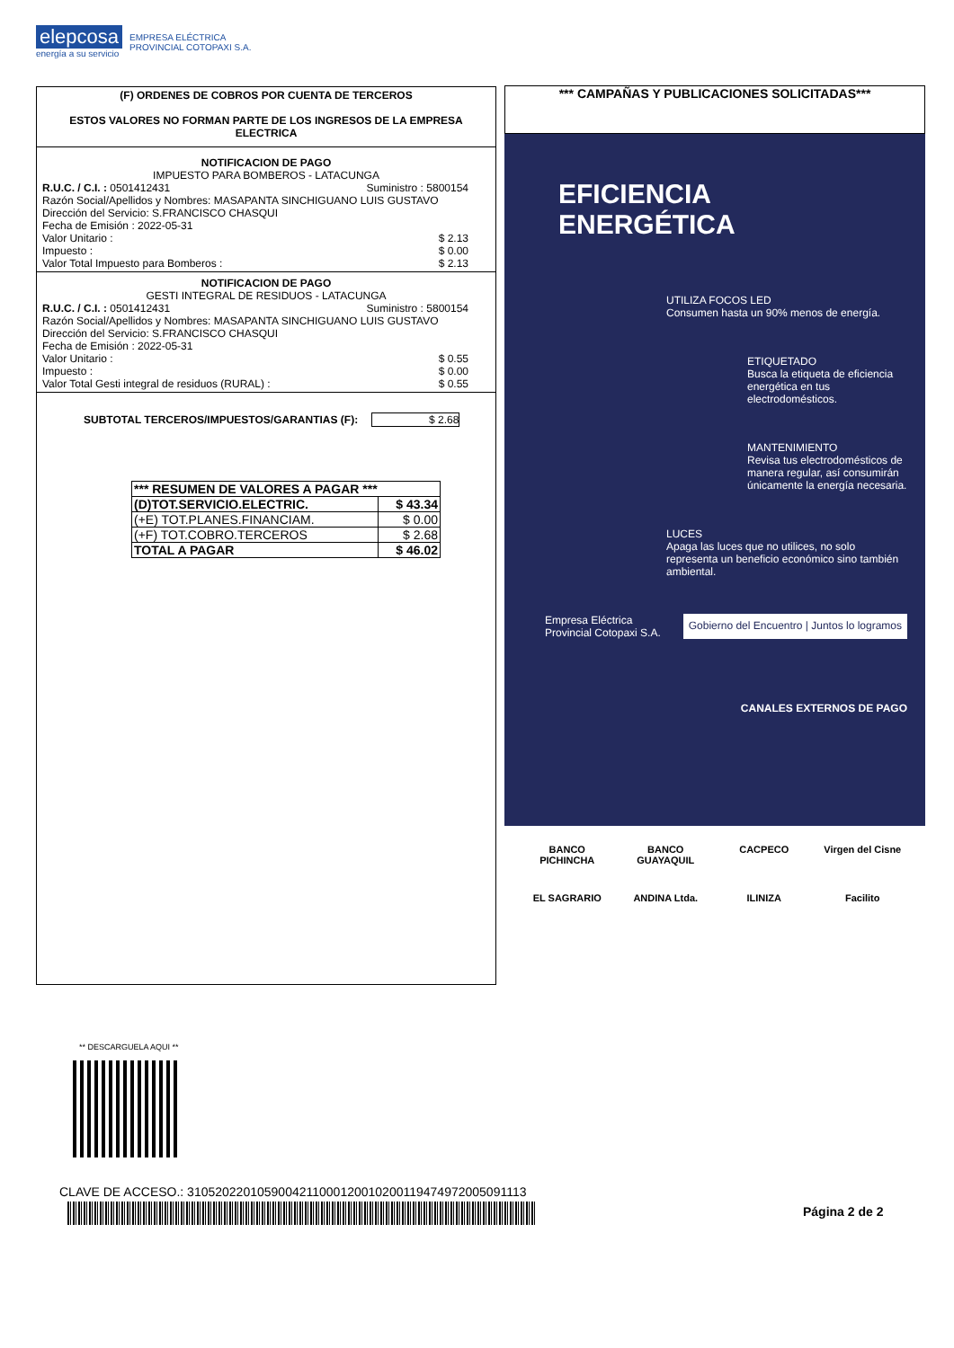elepcosa
energía a su servicio
EMPRESA ELÉCTRICA
PROVINCIAL COTOPAXI S.A.
(F) ORDENES DE COBROS POR CUENTA DE TERCEROS
ESTOS VALORES NO FORMAN PARTE DE LOS INGRESOS DE LA EMPRESA ELECTRICA
NOTIFICACION DE PAGO
IMPUESTO PARA BOMBEROS - LATACUNGA
R.U.C. / C.I. : 0501412431 Suministro : 5800154
Razón Social/Apellidos y Nombres: MASAPANTA SINCHIGUANO LUIS GUSTAVO
Dirección del Servicio: S.FRANCISCO CHASQUI
Fecha de Emisión : 2022-05-31
Valor Unitario : $ 2.13
Impuesto : $ 0.00
Valor Total Impuesto para Bomberos : $ 2.13
NOTIFICACION DE PAGO
GESTI INTEGRAL DE RESIDUOS - LATACUNGA
R.U.C. / C.I. : 0501412431 Suministro : 5800154
Razón Social/Apellidos y Nombres: MASAPANTA SINCHIGUANO LUIS GUSTAVO
Dirección del Servicio: S.FRANCISCO CHASQUI
Fecha de Emisión : 2022-05-31
Valor Unitario : $ 0.55
Impuesto : $ 0.00
Valor Total Gesti integral de residuos (RURAL) : $ 0.55
SUBTOTAL TERCEROS/IMPUESTOS/GARANTIAS (F): $ 2.68
| *** RESUMEN DE VALORES A PAGAR *** | |
| (D)TOT.SERVICIO.ELECTRIC. | $ 43.34 |
| (+E) TOT.PLANES.FINANCIAM. | $ 0.00 |
| (+F) TOT.COBRO.TERCEROS | $ 2.68 |
| TOTAL A PAGAR | $ 46.02 |
*** CAMPAÑAS Y PUBLICACIONES SOLICITADAS***
EFICIENCIA
ENERGÉTICA
UTILIZA FOCOS LED
Consumen hasta un 90% menos de energía.
ETIQUETADO
Busca la etiqueta de eficiencia energética en tus electrodomésticos.
MANTENIMIENTO
Revisa tus electrodomésticos de manera regular, así consumirán únicamente la energía necesaria.
LUCES
Apaga las luces que no utilices, no solo representa un beneficio económico sino también ambiental.
Empresa Eléctrica
Provincial Cotopaxi S.A. Gobierno del Encuentro | Juntos lo logramos
CANALES EXTERNOS DE PAGO
BANCO PICHINCHA BANCO GUAYAQUIL CACPECO Virgen del Cisne EL SAGRARIO ANDINA Ltda. ILINIZA Facilito
** DESCARGUELA AQUI **
CLAVE DE ACCESO.: 3105202201059004211000120010200119474972005091113
Página 2 de 2